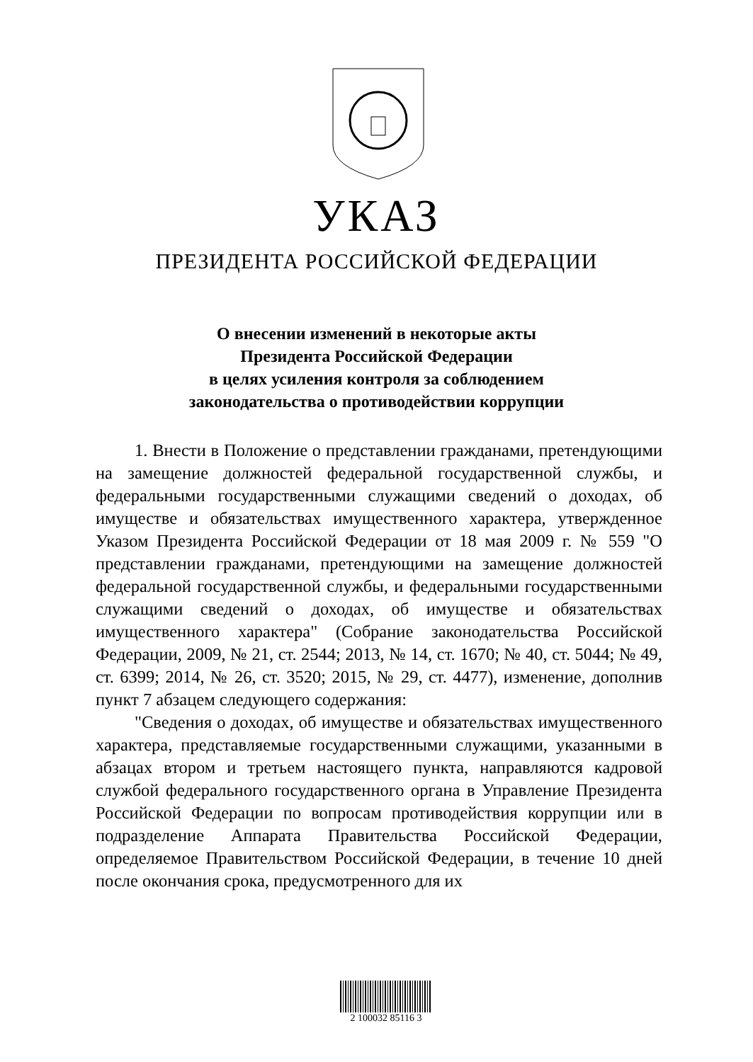УКАЗ
ПРЕЗИДЕНТА РОССИЙСКОЙ ФЕДЕРАЦИИ
О внесении изменений в некоторые акты
Президента Российской Федерации
в целях усиления контроля за соблюдением
законодательства о противодействии коррупции
1. Внести в Положение о представлении гражданами, претендующими на замещение должностей федеральной государственной службы, и федеральными государственными служащими сведений о доходах, об имуществе и обязательствах имущественного характера, утвержденное Указом Президента Российской Федерации от 18 мая 2009 г. № 559 "О представлении гражданами, претендующими на замещение должностей федеральной государственной службы, и федеральными государственными служащими сведений о доходах, об имуществе и обязательствах имущественного характера" (Собрание законодательства Российской Федерации, 2009, № 21, ст. 2544; 2013, № 14, ст. 1670; № 40, ст. 5044; № 49, ст. 6399; 2014, № 26, ст. 3520; 2015, № 29, ст. 4477), изменение, дополнив пункт 7 абзацем следующего содержания:
"Сведения о доходах, об имуществе и обязательствах имущественного характера, представляемые государственными служащими, указанными в абзацах втором и третьем настоящего пункта, направляются кадровой службой федерального государственного органа в Управление Президента Российской Федерации по вопросам противодействия коррупции или в подразделение Аппарата Правительства Российской Федерации, определяемое Правительством Российской Федерации, в течение 10 дней после окончания срока, предусмотренного для их
2 100032 85116 3